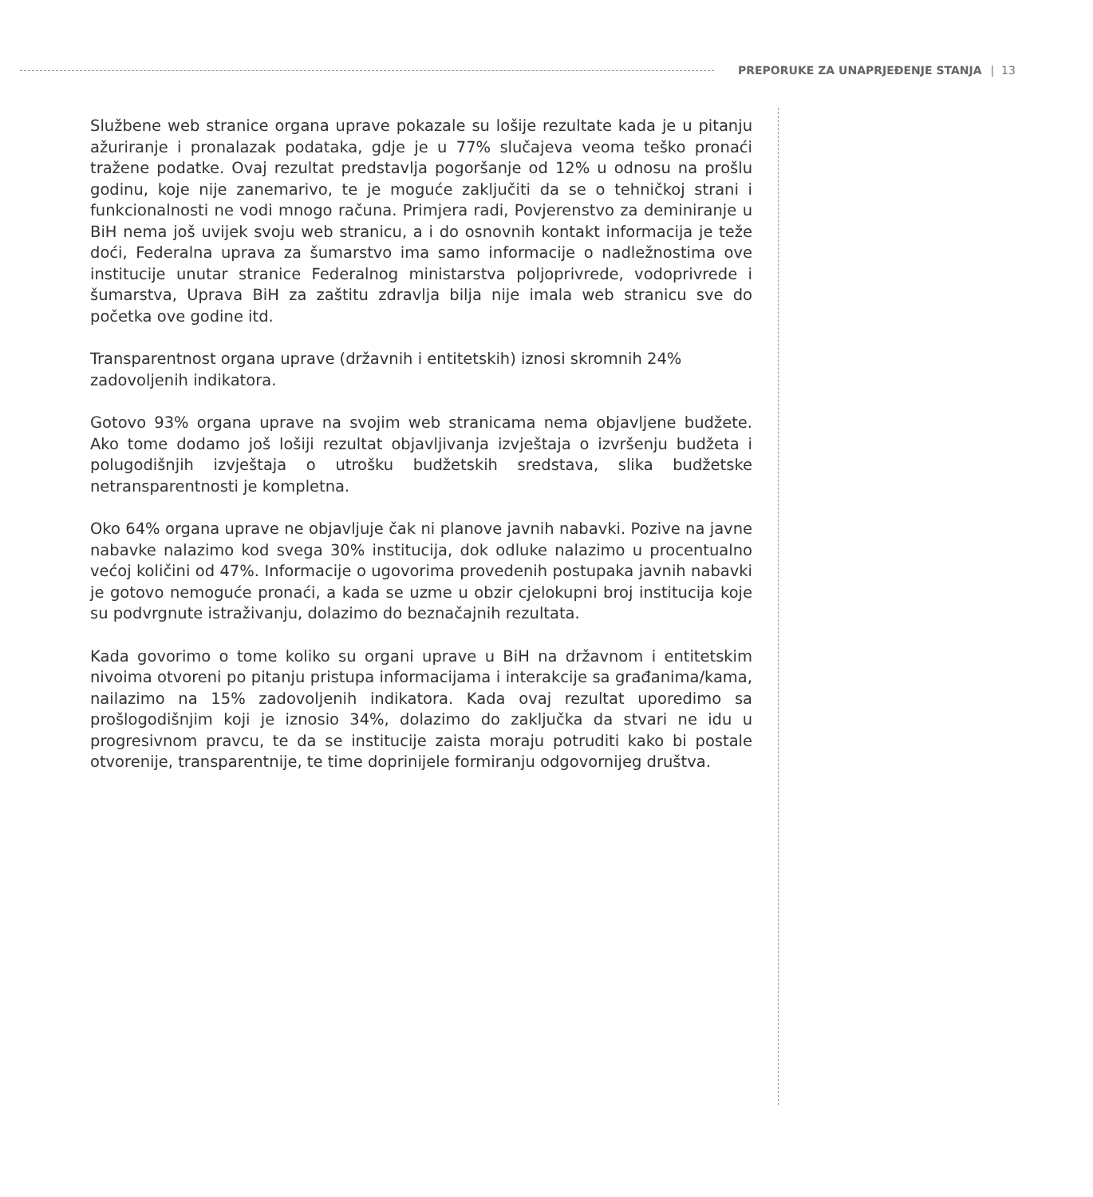PREPORUKE ZA UNAPRJEĐENJE STANJA | 13
Službene web stranice organa uprave pokazale su lošije rezultate kada je u pitanju ažuriranje i pronalazak podataka, gdje je u 77% slučajeva veoma teško pronaći tražene podatke. Ovaj rezultat predstavlja pogoršanje od 12% u odnosu na prošlu godinu, koje nije zanemarivo, te je moguće zaključiti da se o tehničkoj strani i funkcionalnosti ne vodi mnogo računa. Primjera radi, Povjerenstvo za deminiranje u BiH nema još uvijek svoju web stranicu, a i do osnovnih kontakt informacija je teže doći, Federalna uprava za šumarstvo ima samo informacije o nadležnostima ove institucije unutar stranice Federalnog ministarstva poljoprivrede, vodoprivrede i šumarstva, Uprava BiH za zaštitu zdravlja bilja nije imala web stranicu sve do početka ove godine itd.
Transparentnost organa uprave (državnih i entitetskih) iznosi skromnih 24% zadovoljenih indikatora.
Gotovo 93% organa uprave na svojim web stranicama nema objavljene budžete. Ako tome dodamo još lošiji rezultat objavljivanja izvještaja o izvršenju budžeta i polugodišnjih izvještaja o utrošku budžetskih sredstava, slika budžetske netransparentnosti je kompletna.
Oko 64% organa uprave ne objavljuje čak ni planove javnih nabavki. Pozive na javne nabavke nalazimo kod svega 30% institucija, dok odluke nalazimo u procentualno većoj količini od 47%. Informacije o ugovorima provedenih postupaka javnih nabavki je gotovo nemoguće pronaći, a kada se uzme u obzir cjelokupni broj institucija koje su podvrgnute istraživanju, dolazimo do beznačajnih rezultata.
Kada govorimo o tome koliko su organi uprave u BiH na državnom i entitetskim nivoima otvoreni po pitanju pristupa informacijama i interakcije sa građanima/kama, nailazimo na 15% zadovoljenih indikatora. Kada ovaj rezultat uporedimo sa prošlogodišnjim koji je iznosio 34%, dolazimo do zaključka da stvari ne idu u progresivnom pravcu, te da se institucije zaista moraju potruditi kako bi postale otvorenije, transparentnije, te time doprinijele formiranju odgovornijeg društva.